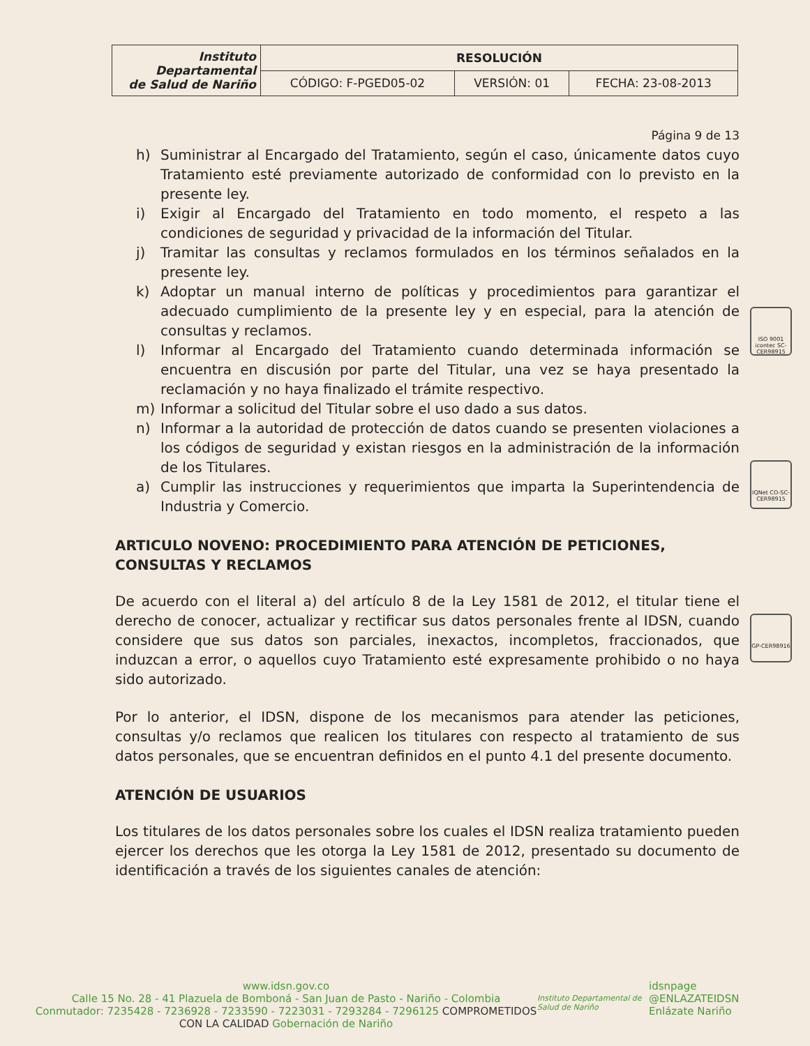| Instituto Departamental de Salud de Nariño | RESOLUCIÓN | | |
| | CÓDIGO: F-PGED05-02 | VERSIÓN: 01 | FECHA: 23-08-2013 |
Página 9 de 13
h) Suministrar al Encargado del Tratamiento, según el caso, únicamente datos cuyo Tratamiento esté previamente autorizado de conformidad con lo previsto en la presente ley.
i) Exigir al Encargado del Tratamiento en todo momento, el respeto a las condiciones de seguridad y privacidad de la información del Titular.
j) Tramitar las consultas y reclamos formulados en los términos señalados en la presente ley.
k) Adoptar un manual interno de políticas y procedimientos para garantizar el adecuado cumplimiento de la presente ley y en especial, para la atención de consultas y reclamos.
l) Informar al Encargado del Tratamiento cuando determinada información se encuentra en discusión por parte del Titular, una vez se haya presentado la reclamación y no haya finalizado el trámite respectivo.
m) Informar a solicitud del Titular sobre el uso dado a sus datos.
n) Informar a la autoridad de protección de datos cuando se presenten violaciones a los códigos de seguridad y existan riesgos en la administración de la información de los Titulares.
a) Cumplir las instrucciones y requerimientos que imparta la Superintendencia de Industria y Comercio.
ARTICULO NOVENO: PROCEDIMIENTO PARA ATENCIÓN DE PETICIONES, CONSULTAS Y RECLAMOS
De acuerdo con el literal a) del artículo 8 de la Ley 1581 de 2012, el titular tiene el derecho de conocer, actualizar y rectificar sus datos personales frente al IDSN, cuando considere que sus datos son parciales, inexactos, incompletos, fraccionados, que induzcan a error, o aquellos cuyo Tratamiento esté expresamente prohibido o no haya sido autorizado.
Por lo anterior, el IDSN, dispone de los mecanismos para atender las peticiones, consultas y/o reclamos que realicen los titulares con respecto al tratamiento de sus datos personales, que se encuentran definidos en el punto 4.1 del presente documento.
ATENCIÓN DE USUARIOS
Los titulares de los datos personales sobre los cuales el IDSN realiza tratamiento pueden ejercer los derechos que les otorga la Ley 1581 de 2012, presentado su documento de identificación a través de los siguientes canales de atención:
ISO 9001 icontec SC-CER98915
IQNet CO-SC-CER98915
GP-CER98916
www.idsn.gov.co
Calle 15 No. 28 - 41 Plazuela de Bomboná - San Juan de Pasto - Nariño - Colombia
Conmutador: 7235428 - 7236928 - 7233590 - 7223031 - 7293284 - 7296125 COMPROMETIDOS CON LA CALIDAD Gobernación de Nariño
Instituto Departamental de Salud de Nariño
idsnpage
@ENLAZATEIDSN
Enlázate Nariño